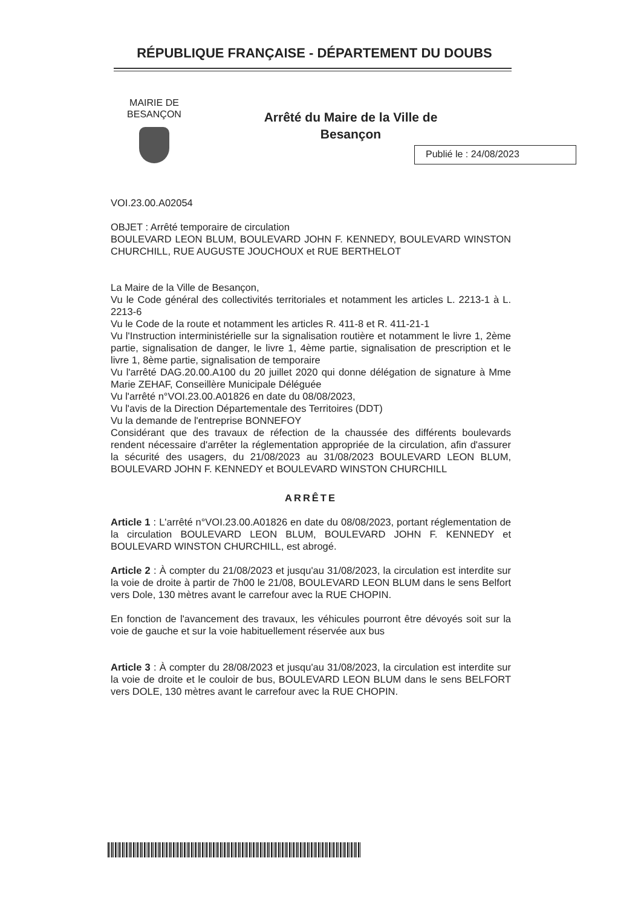RÉPUBLIQUE FRANÇAISE - DÉPARTEMENT DU DOUBS
MAIRIE DE BESANÇON
Arrêté du Maire de la Ville de Besançon
Publié le : 24/08/2023
VOI.23.00.A02054
OBJET : Arrêté temporaire de circulation
BOULEVARD LEON BLUM, BOULEVARD JOHN F. KENNEDY, BOULEVARD WINSTON CHURCHILL, RUE AUGUSTE JOUCHOUX et RUE BERTHELOT
La Maire de la Ville de Besançon,
Vu le Code général des collectivités territoriales et notamment les articles L. 2213-1 à L. 2213-6
Vu le Code de la route et notamment les articles R. 411-8 et R. 411-21-1
Vu l'Instruction interministérielle sur la signalisation routière et notamment le livre 1, 2ème partie, signalisation de danger, le livre 1, 4ème partie, signalisation de prescription et le livre 1, 8ème partie, signalisation de temporaire
Vu l'arrêté DAG.20.00.A100 du 20 juillet 2020 qui donne délégation de signature à Mme Marie ZEHAF, Conseillère Municipale Déléguée
Vu l'arrêté n°VOI.23.00.A01826 en date du 08/08/2023,
Vu l'avis de la Direction Départementale des Territoires (DDT)
Vu la demande de l'entreprise BONNEFOY
Considérant que des travaux de réfection de la chaussée des différents boulevards rendent nécessaire d'arrêter la réglementation appropriée de la circulation, afin d'assurer la sécurité des usagers, du 21/08/2023 au 31/08/2023 BOULEVARD LEON BLUM, BOULEVARD JOHN F. KENNEDY et BOULEVARD WINSTON CHURCHILL
ARRÊTE
Article 1 : L'arrêté n°VOI.23.00.A01826 en date du 08/08/2023, portant réglementation de la circulation BOULEVARD LEON BLUM, BOULEVARD JOHN F. KENNEDY et BOULEVARD WINSTON CHURCHILL, est abrogé.
Article 2 : À compter du 21/08/2023 et jusqu'au 31/08/2023, la circulation est interdite sur la voie de droite à partir de 7h00 le 21/08, BOULEVARD LEON BLUM dans le sens Belfort vers Dole, 130 mètres avant le carrefour avec la RUE CHOPIN.
En fonction de l'avancement des travaux, les véhicules pourront être dévoyés soit sur la voie de gauche et sur la voie habituellement réservée aux bus
Article 3 : À compter du 28/08/2023 et jusqu'au 31/08/2023, la circulation est interdite sur la voie de droite et le couloir de bus, BOULEVARD LEON BLUM dans le sens BELFORT vers DOLE, 130 mètres avant le carrefour avec la RUE CHOPIN.